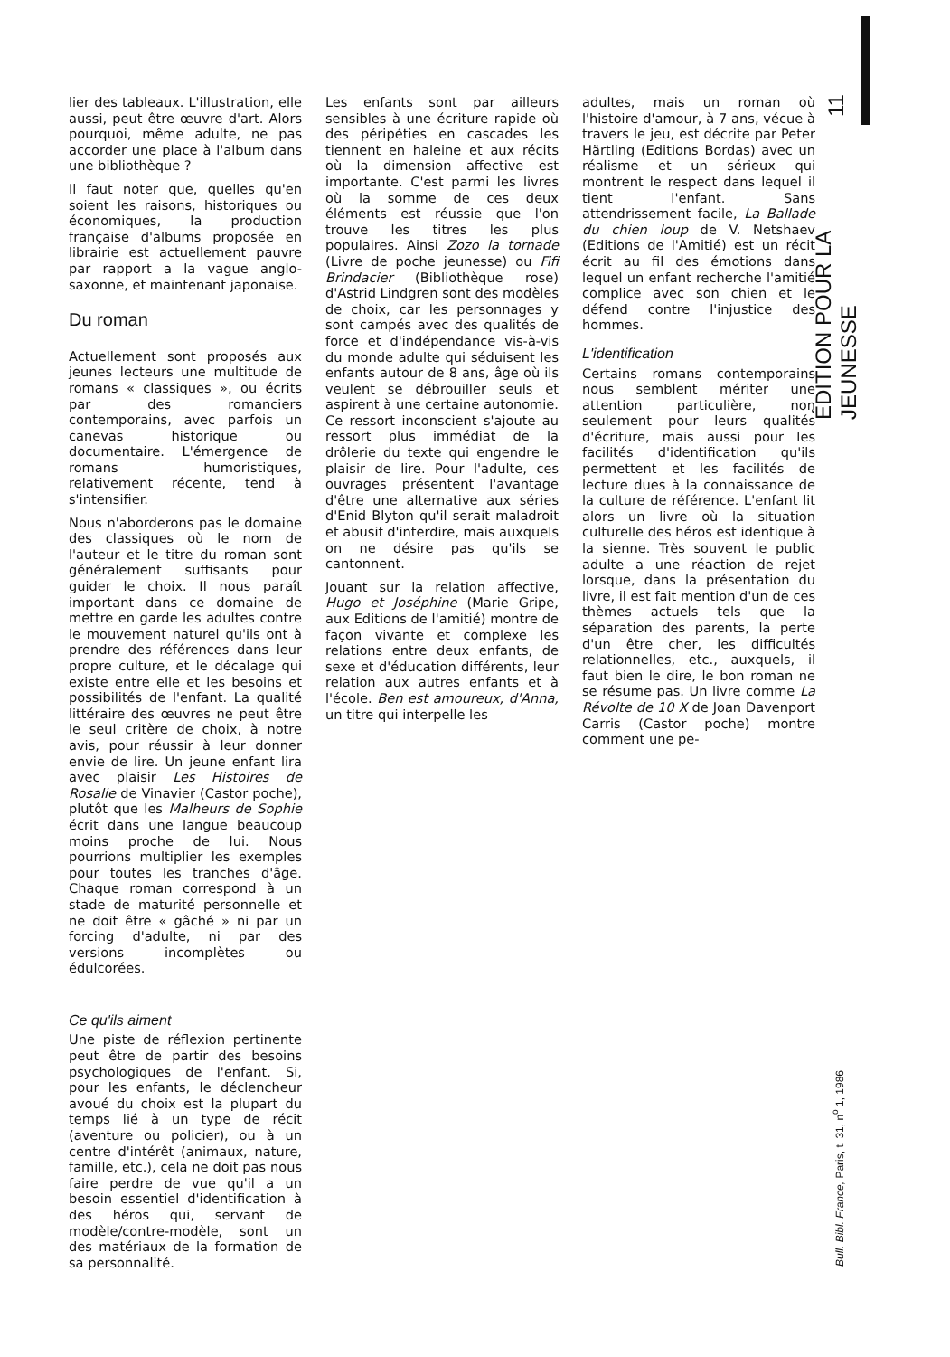lier des tableaux. L'illustration, elle aussi, peut être œuvre d'art. Alors pourquoi, même adulte, ne pas accorder une place à l'album dans une bibliothèque ?
Il faut noter que, quelles qu'en soient les raisons, historiques ou économiques, la production française d'albums proposée en librairie est actuellement pauvre par rapport a la vague anglo-saxonne, et maintenant japonaise.
Du roman
Actuellement sont proposés aux jeunes lecteurs une multitude de romans « classiques », ou écrits par des romanciers contemporains, avec parfois un canevas historique ou documentaire. L'émergence de romans humoristiques, relativement récente, tend à s'intensifier.
Nous n'aborderons pas le domaine des classiques où le nom de l'auteur et le titre du roman sont généralement suffisants pour guider le choix. Il nous paraît important dans ce domaine de mettre en garde les adultes contre le mouvement naturel qu'ils ont à prendre des références dans leur propre culture, et le décalage qui existe entre elle et les besoins et possibilités de l'enfant. La qualité littéraire des œuvres ne peut être le seul critère de choix, à notre avis, pour réussir à leur donner envie de lire. Un jeune enfant lira avec plaisir Les Histoires de Rosalie de Vinavier (Castor poche), plutôt que les Malheurs de Sophie écrit dans une langue beaucoup moins proche de lui. Nous pourrions multiplier les exemples pour toutes les tranches d'âge. Chaque roman correspond à un stade de maturité personnelle et ne doit être « gâché » ni par un forcing d'adulte, ni par des versions incomplètes ou édulcorées.
Ce qu'ils aiment
Une piste de réflexion pertinente peut être de partir des besoins psychologiques de l'enfant. Si, pour les enfants, le déclencheur avoué du choix est la plupart du temps lié à un type de récit (aventure ou policier), ou à un centre d'intérêt (animaux, nature, famille, etc.), cela ne doit pas nous faire perdre de vue qu'il a un besoin essentiel d'identification à des héros qui, servant de modèle/contre-modèle, sont un des matériaux de la formation de sa personnalité.
Les enfants sont par ailleurs sensibles à une écriture rapide où des péripéties en cascades les tiennent en haleine et aux récits où la dimension affective est importante. C'est parmi les livres où la somme de ces deux éléments est réussie que l'on trouve les titres les plus populaires. Ainsi Zozo la tornade (Livre de poche jeunesse) ou Fifi Brindacier (Bibliothèque rose) d'Astrid Lindgren sont des modèles de choix, car les personnages y sont campés avec des qualités de force et d'indépendance vis-à-vis du monde adulte qui séduisent les enfants autour de 8 ans, âge où ils veulent se débrouiller seuls et aspirent à une certaine autonomie. Ce ressort inconscient s'ajoute au ressort plus immédiat de la drôlerie du texte qui engendre le plaisir de lire. Pour l'adulte, ces ouvrages présentent l'avantage d'être une alternative aux séries d'Enid Blyton qu'il serait maladroit et abusif d'interdire, mais auxquels on ne désire pas qu'ils se cantonnent.
Jouant sur la relation affective, Hugo et Joséphine (Marie Gripe, aux Editions de l'amitié) montre de façon vivante et complexe les relations entre deux enfants, de sexe et d'éducation différents, leur relation aux autres enfants et à l'école. Ben est amoureux, d'Anna, un titre qui interpelle les
adultes, mais un roman où l'histoire d'amour, à 7 ans, vécue à travers le jeu, est décrite par Peter Härtling (Editions Bordas) avec un réalisme et un sérieux qui montrent le respect dans lequel il tient l'enfant. Sans attendrissement facile, La Ballade du chien loup de V. Netshaev (Editions de l'Amitié) est un récit écrit au fil des émotions dans lequel un enfant recherche l'amitié complice avec son chien et le défend contre l'injustice des hommes.
L'identification
Certains romans contemporains nous semblent mériter une attention particulière, non seulement pour leurs qualités d'écriture, mais aussi pour les facilités d'identification qu'ils permettent et les facilités de lecture dues à la connaissance de la culture de référence. L'enfant lit alors un livre où la situation culturelle des héros est identique à la sienne. Très souvent le public adulte a une réaction de rejet lorsque, dans la présentation du livre, il est fait mention d'un de ces thèmes actuels tels que la séparation des parents, la perte d'un être cher, les difficultés relationnelles, etc., auxquels, il faut bien le dire, le bon roman ne se résume pas. Un livre comme La Révolte de 10 X de Joan Davenport Carris (Castor poche) montre comment une pe-
ÉDITION POUR LA JEUNESSE 11
Bull. Bibl. France, Paris, t. 31, n<sup>o</sup> 1, 1986